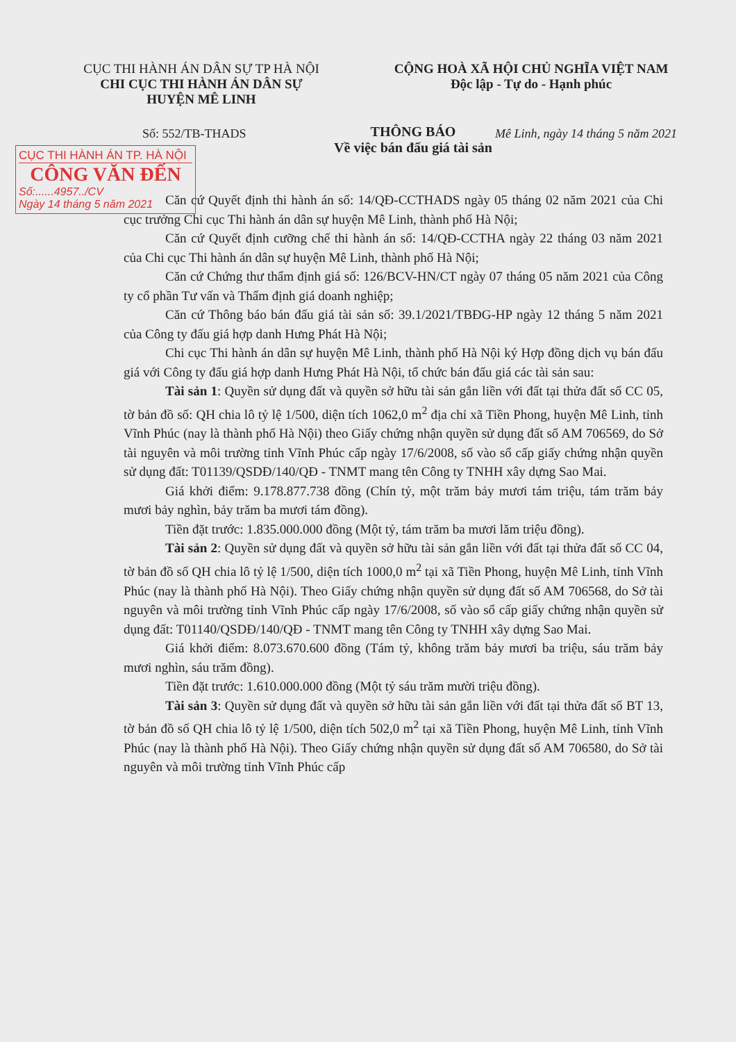CỤC THI HÀNH ÁN DÂN SỰ TP HÀ NỘI
CHI CỤC THI HÀNH ÁN DÂN SỰ
HUYỆN MÊ LINH
CỘNG HOÀ XÃ HỘI CHỦ NGHĨA VIỆT NAM
Độc lập - Tự do - Hạnh phúc
Số: 552/TB-THADS Mê Linh, ngày 14 tháng 5 năm 2021
CỤC THI HÀNH ÁN TP. HÀ NỘI
CÔNG VĂN ĐẾN
Số:......4957../CV
Ngày 14 tháng 5 năm 2021
THÔNG BÁO
Về việc bán đấu giá tài sản
Căn cứ Quyết định thi hành án số: 14/QĐ-CCTHADS ngày 05 tháng 02 năm 2021 của Chi cục trưởng Chi cục Thi hành án dân sự huyện Mê Linh, thành phố Hà Nội;
Căn cứ Quyết định cưỡng chế thi hành án số: 14/QĐ-CCTHA ngày 22 tháng 03 năm 2021 của Chi cục Thi hành án dân sự huyện Mê Linh, thành phố Hà Nội;
Căn cứ Chứng thư thẩm định giá số: 126/BCV-HN/CT ngày 07 tháng 05 năm 2021 của Công ty cổ phần Tư vấn và Thẩm định giá doanh nghiệp;
Căn cứ Thông báo bán đấu giá tài sản số: 39.1/2021/TBĐG-HP ngày 12 tháng 5 năm 2021 của Công ty đấu giá hợp danh Hưng Phát Hà Nội;
Chi cục Thi hành án dân sự huyện Mê Linh, thành phố Hà Nội ký Hợp đồng dịch vụ bán đấu giá với Công ty đấu giá hợp danh Hưng Phát Hà Nội, tổ chức bán đấu giá các tài sản sau:
Tài sản 1: Quyền sử dụng đất và quyền sở hữu tài sản gắn liền với đất tại thửa đất số CC 05, tờ bản đồ số: QH chia lô tỷ lệ 1/500, diện tích 1062,0 m<sup>2</sup> địa chỉ xã Tiền Phong, huyện Mê Linh, tỉnh Vĩnh Phúc (nay là thành phố Hà Nội) theo Giấy chứng nhận quyền sử dụng đất số AM 706569, do Sở tài nguyên và môi trường tỉnh Vĩnh Phúc cấp ngày 17/6/2008, số vào sổ cấp giấy chứng nhận quyền sử dụng đất: T01139/QSDĐ/140/QĐ - TNMT mang tên Công ty TNHH xây dựng Sao Mai.
Giá khởi điểm: 9.178.877.738 đồng (Chín tỷ, một trăm bảy mươi tám triệu, tám trăm bảy mươi bảy nghìn, bảy trăm ba mươi tám đồng).
Tiền đặt trước: 1.835.000.000 đồng (Một tỷ, tám trăm ba mươi lăm triệu đồng).
Tài sản 2: Quyền sử dụng đất và quyền sở hữu tài sản gắn liền với đất tại thửa đất số CC 04, tờ bản đồ số QH chia lô tỷ lệ 1/500, diện tích 1000,0 m<sup>2</sup> tại xã Tiền Phong, huyện Mê Linh, tỉnh Vĩnh Phúc (nay là thành phố Hà Nội). Theo Giấy chứng nhận quyền sử dụng đất số AM 706568, do Sở tài nguyên và môi trường tỉnh Vĩnh Phúc cấp ngày 17/6/2008, số vào sổ cấp giấy chứng nhận quyền sử dụng đất: T01140/QSDĐ/140/QĐ - TNMT mang tên Công ty TNHH xây dựng Sao Mai.
Giá khởi điểm: 8.073.670.600 đồng (Tám tỷ, không trăm bảy mươi ba triệu, sáu trăm bảy mươi nghìn, sáu trăm đồng).
Tiền đặt trước: 1.610.000.000 đồng (Một tỷ sáu trăm mười triệu đồng).
Tài sản 3: Quyền sử dụng đất và quyền sở hữu tài sản gắn liền với đất tại thửa đất số BT 13, tờ bản đồ số QH chia lô tỷ lệ 1/500, diện tích 502,0 m<sup>2</sup> tại xã Tiền Phong, huyện Mê Linh, tỉnh Vĩnh Phúc (nay là thành phố Hà Nội). Theo Giấy chứng nhận quyền sử dụng đất số AM 706580, do Sở tài nguyên và môi trường tỉnh Vĩnh Phúc cấp